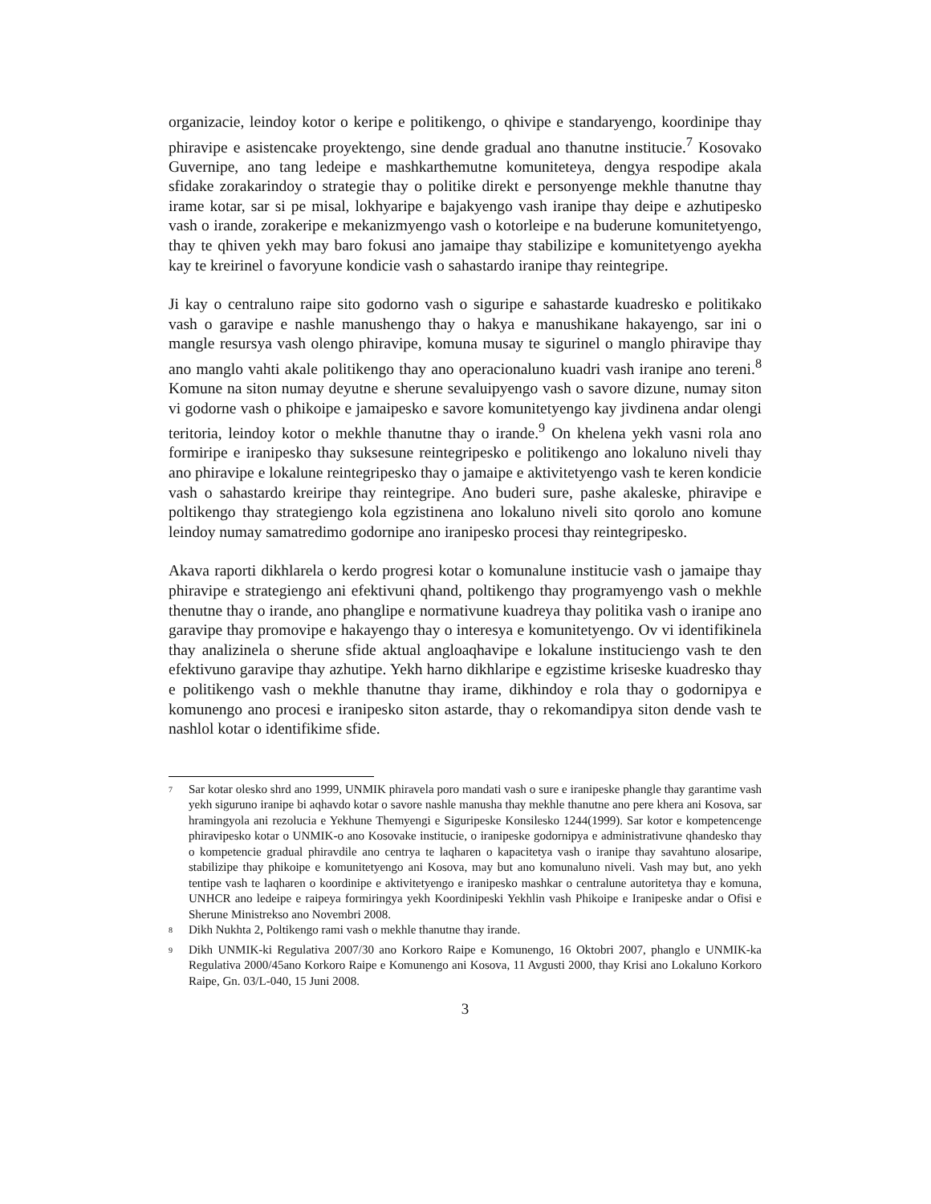organizacie, leindoy kotor o keripe e politikengo, o qhivipe e standaryengo, koordinipe thay phiravipe e asistencake proyektengo, sine dende gradual ano thanutne institucie.<sup>7</sup> Kosovako Guvernipe, ano tang ledeipe e mashkarthemutne komuniteteya, dengya respodipe akala sfidake zorakarindoy o strategie thay o politike direkt e personyenge mekhle thanutne thay irame kotar, sar si pe misal, lokhyaripe e bajakyengo vash iranipe thay deipe e azhutipesko vash o irande, zorakeripe e mekanizmyengo vash o kotorleipe e na buderune komunitetyengo, thay te qhiven yekh may baro fokusi ano jamaipe thay stabilizipe e komunitetyengo ayekha kay te kreirinel o favoryune kondicie vash o sahastardo iranipe thay reintegripe.
Ji kay o centraluno raipe sito godorno vash o siguripe e sahastarde kuadresko e politikako vash o garavipe e nashle manushengo thay o hakya e manushikane hakayengo, sar ini o mangle resursya vash olengo phiravipe, komuna musay te sigurinel o manglo phiravipe thay ano manglo vahti akale politikengo thay ano operacionaluno kuadri vash iranipe ano tereni.<sup>8</sup> Komune na siton numay deyutne e sherune sevaluipyengo vash o savore dizune, numay siton vi godorne vash o phikoipe e jamaipesko e savore komunitetyengo kay jivdinena andar olengi teritoria, leindoy kotor o mekhle thanutne thay o irande.<sup>9</sup> On khelena yekh vasni rola ano formiripe e iranipesko thay suksesune reintegripesko e politikengo ano lokaluno niveli thay ano phiravipe e lokalune reintegripesko thay o jamaipe e aktivitetyengo vash te keren kondicie vash o sahastardo kreiripe thay reintegripe. Ano buderi sure, pashe akaleske, phiravipe e poltikengo thay strategiengo kola egzistinena ano lokaluno niveli sito qorolo ano komune leindoy numay samatredimo godornipe ano iranipesko procesi thay reintegripesko.
Akava raporti dikhlarela o kerdo progresi kotar o komunalune institucie vash o jamaipe thay phiravipe e strategiengo ani efektivuni qhand, poltikengo thay programyengo vash o mekhle thenutne thay o irande, ano phanglipe e normativune kuadreya thay politika vash o iranipe ano garavipe thay promovipe e hakayengo thay o interesya e komunitetyengo. Ov vi identifikinela thay analizinela o sherune sfide aktual angloaqhavipe e lokalune instituciengo vash te den efektivuno garavipe thay azhutipe. Yekh harno dikhlaripe e egzistime kriseske kuadresko thay e politikengo vash o mekhle thanutne thay irame, dikhindoy e rola thay o godornipya e komunengo ano procesi e iranipesko siton astarde, thay o rekomandipya siton dende vash te nashlol kotar o identifikime sfide.
<sup>7</sup> Sar kotar olesko shrd ano 1999, UNMIK phiravela poro mandati vash o sure e iranipeske phangle thay garantime vash yekh siguruno iranipe bi aqhavdo kotar o savore nashle manusha thay mekhle thanutne ano pere khera ani Kosova, sar hramingyola ani rezolucia e Yekhune Themyengi e Siguripeske Konsilesko 1244(1999). Sar kotor e kompetencenge phiravipesko kotar o UNMIK-o ano Kosovake institucie, o iranipeske godornipya e administrativune qhandesko thay o kompetencie gradual phiravdile ano centrya te laqharen o kapacitetya vash o iranipe thay savahtuno alosaripe, stabilizipe thay phikoipe e komunitetyengo ani Kosova, may but ano komunaluno niveli. Vash may but, ano yekh tentipe vash te laqharen o koordinipe e aktivitetyengo e iranipesko mashkar o centralune autoritetya thay e komuna, UNHCR ano ledeipe e raipeya formiringya yekh Koordinipeski Yekhlin vash Phikoipe e Iranipeske andar o Ofisi e Sherune Ministrekso ano Novembri 2008.
<sup>8</sup> Dikh Nukhta 2, Poltikengo rami vash o mekhle thanutne thay irande.
<sup>9</sup> Dikh UNMIK-ki Regulativa 2007/30 ano Korkoro Raipe e Komunengo, 16 Oktobri 2007, phanglo e UNMIK-ka Regulativa 2000/45ano Korkoro Raipe e Komunengo ani Kosova, 11 Avgusti 2000, thay Krisi ano Lokaluno Korkoro Raipe, Gn. 03/L-040, 15 Juni 2008.
3